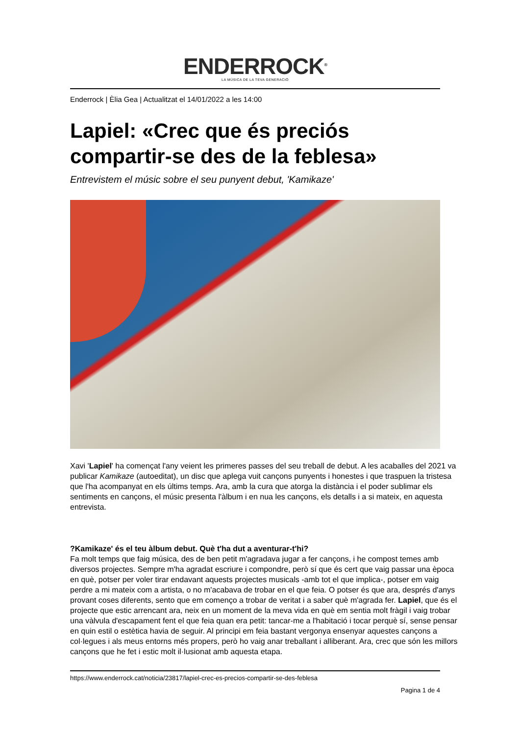ENDERROCK<sup>®</sup>
LA MÚSICA DE LA TEVA GENERACIÓ
Enderrock | Èlia Gea | Actualitzat el 14/01/2022 a les 14:00
Lapiel: «Crec que és preciós compartir-se des de la feblesa»
Entrevistem el músic sobre el seu punyent debut, 'Kamikaze'
Xavi 'Lapiel' ha començat l'any veient les primeres passes del seu treball de debut. A les acaballes del 2021 va publicar Kamikaze (autoeditat), un disc que aplega vuit cançons punyents i honestes i que traspuen la tristesa que l'ha acompanyat en els últims temps. Ara, amb la cura que atorga la distància i el poder sublimar els sentiments en cançons, el músic presenta l'àlbum i en nua les cançons, els detalls i a si mateix, en aquesta entrevista.
?Kamikaze' és el teu àlbum debut. Què t'ha dut a aventurar-t'hi?
Fa molt temps que faig música, des de ben petit m'agradava jugar a fer cançons, i he compost temes amb diversos projectes. Sempre m'ha agradat escriure i compondre, però sí que és cert que vaig passar una època en què, potser per voler tirar endavant aquests projectes musicals -amb tot el que implica-, potser em vaig perdre a mi mateix com a artista, o no m'acabava de trobar en el que feia. O potser és que ara, després d'anys provant coses diferents, sento que em començo a trobar de veritat i a saber què m'agrada fer. Lapiel, que és el projecte que estic arrencant ara, neix en un moment de la meva vida en què em sentia molt fràgil i vaig trobar una vàlvula d'escapament fent el que feia quan era petit: tancar-me a l'habitació i tocar perquè sí, sense pensar en quin estil o estètica havia de seguir. Al principi em feia bastant vergonya ensenyar aquestes cançons a col·legues i als meus entorns més propers, però ho vaig anar treballant i alliberant. Ara, crec que són les millors cançons que he fet i estic molt il·lusionat amb aquesta etapa.
https://www.enderrock.cat/noticia/23817/lapiel-crec-es-precios-compartir-se-des-feblesa
Pagina 1 de 4